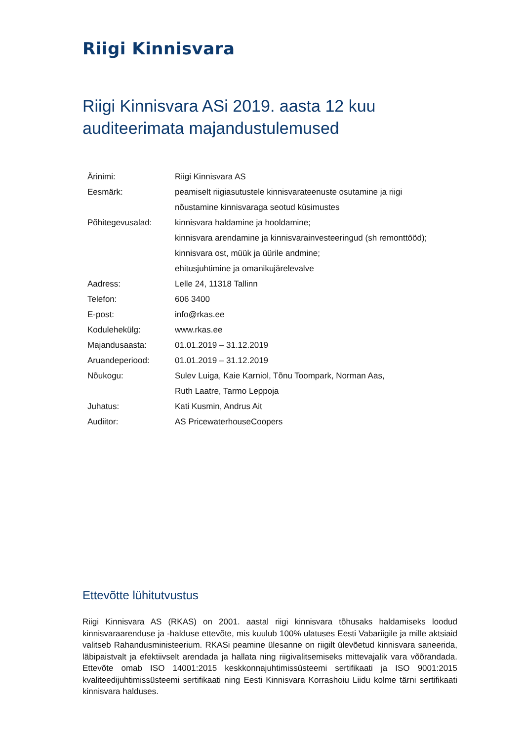Riigi Kinnisvara
Riigi Kinnisvara ASi 2019. aasta 12 kuu auditeerimata majandustulemused
| Ärinimi: | Riigi Kinnisvara AS |
| Eesmärk: | peamiselt riigiasutustele kinnisvarateenuste osutamine ja riigi nõustamine kinnisvaraga seotud küsimustes |
| Põhitegevusalad: | kinnisvara haldamine ja hooldamine; kinnisvara arendamine ja kinnisvarainvesteeringud (sh remonttööd); kinnisvara ost, müük ja üürile andmine; ehitusjuhtimine ja omanikujärelevalve |
| Aadress: | Lelle 24, 11318 Tallinn |
| Telefon: | 606 3400 |
| E-post: | info@rkas.ee |
| Kodulehekülg: | www.rkas.ee |
| Majandusaasta: | 01.01.2019 – 31.12.2019 |
| Aruandeperiood: | 01.01.2019 – 31.12.2019 |
| Nõukogu: | Sulev Luiga, Kaie Karniol, Tõnu Toompark, Norman Aas, Ruth Laatre, Tarmo Leppoja |
| Juhatus: | Kati Kusmin, Andrus Ait |
| Audiitor: | AS PricewaterhouseCoopers |
Ettevõtte lühitutvustus
Riigi Kinnisvara AS (RKAS) on 2001. aastal riigi kinnisvara tõhusaks haldamiseks loodud kinnisvaraarenduse ja -halduse ettevõte, mis kuulub 100% ulatuses Eesti Vabariigile ja mille aktsiaid valitseb Rahandusministeerium. RKASi peamine ülesanne on riigilt ülevõetud kinnisvara saneerida, läbipaistvalt ja efektiivselt arendada ja hallata ning riigivalitsemiseks mittevajalik vara võõrandada. Ettevõte omab ISO 14001:2015 keskkonnajuhtimissüsteemi sertifikaati ja ISO 9001:2015 kvaliteedijuhtimissüsteemi sertifikaati ning Eesti Kinnisvara Korrashoiu Liidu kolme tärni sertifikaati kinnisvara halduses.